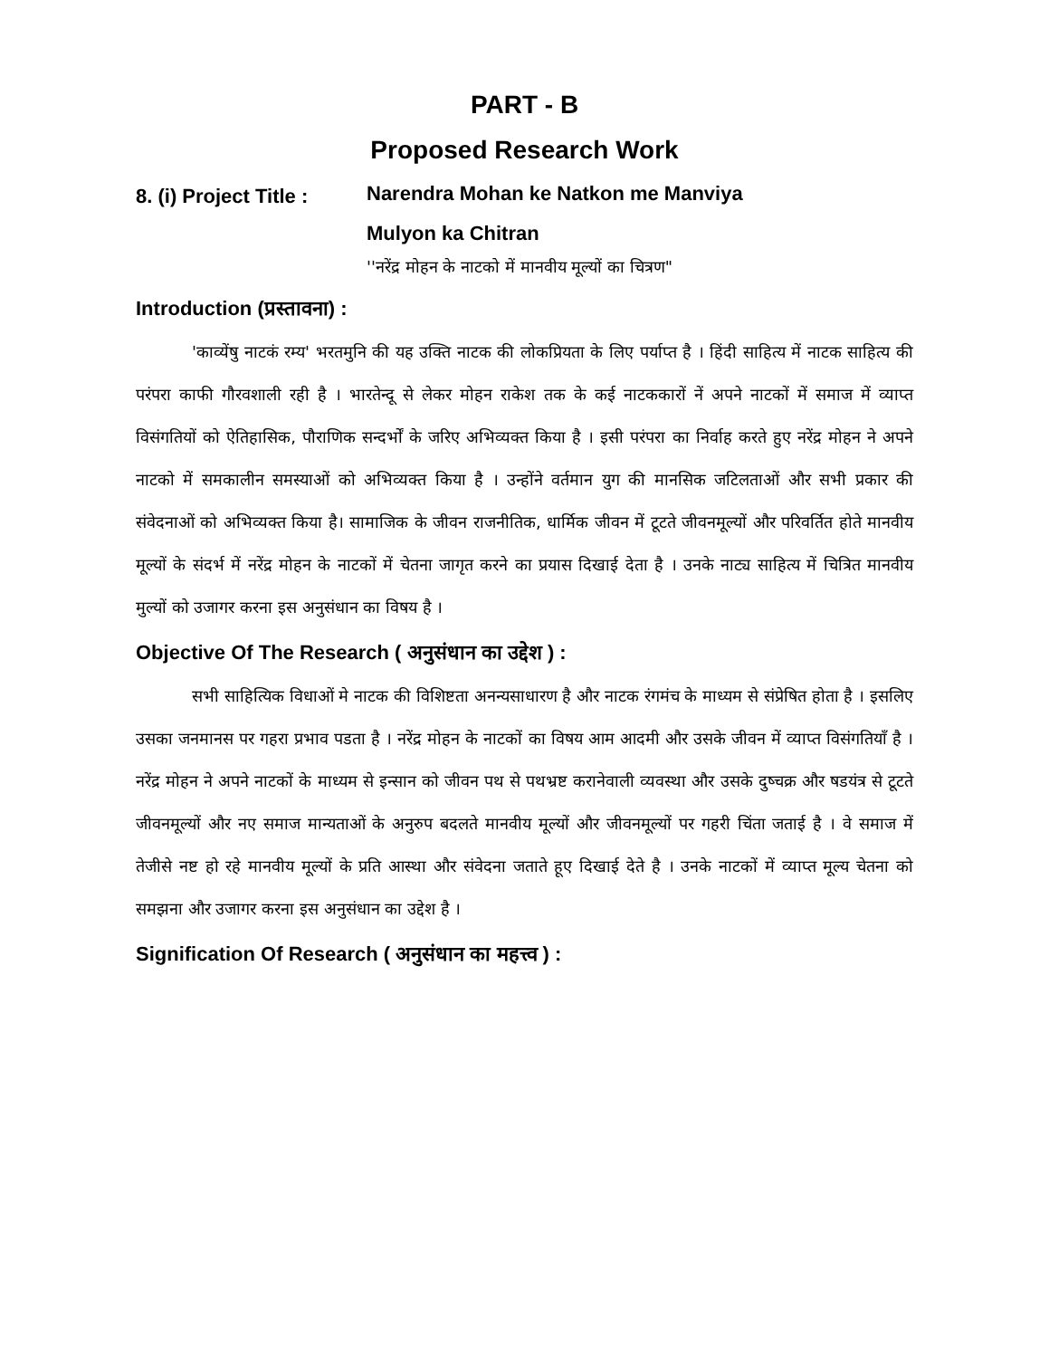PART - B
Proposed Research Work
8. (i) Project Title :
Narendra Mohan ke Natkon me Manviya
Mulyon ka Chitran
''नरेंद्र मोहन के नाटको में मानवीय मूल्यों का चित्रण"
Introduction (प्रस्तावना) :
'काव्येंषु नाटकं रम्य' भरतमुनि की यह उक्ति नाटक की लोकप्रियता के लिए पर्याप्त है । हिंदी साहित्य में नाटक साहित्य की परंपरा काफी गौरवशाली रही है । भारतेन्दू से लेकर मोहन राकेश तक के कई नाटककारों नें अपने नाटकों में समाज में व्याप्त विसंगतियों को ऐतिहासिक, पौराणिक सन्दर्भों के जरिए अभिव्यक्त किया है । इसी परंपरा का निर्वाह करते हुए नरेंद्र मोहन ने अपने नाटको में समकालीन समस्याओं को अभिव्यक्त किया है । उन्होंने वर्तमान युग की मानसिक जटिलताओं और सभी प्रकार की संवेदनाओं को अभिव्यक्त किया है। सामाजिक के जीवन राजनीतिक, धार्मिक जीवन में टूटते जीवनमूल्यों और परिवर्तित होते मानवीय मूल्यों के संदर्भ में नरेंद्र मोहन के नाटकों में चेतना जागृत करने का प्रयास दिखाई देता है । उनके नाट्य साहित्य में चित्रित मानवीय मुल्यों को उजागर करना इस अनुसंधान का विषय है ।
Objective Of The Research ( अनुसंधान का उद्देश ) :
सभी साहित्यिक विधाओं मे नाटक की विशिष्टता अनन्यसाधारण है और नाटक रंगमंच के माध्यम से संप्रेषित होता है । इसलिए उसका जनमानस पर गहरा प्रभाव पडता है । नरेंद्र मोहन के नाटकों का विषय आम आदमी और उसके जीवन में व्याप्त विसंगतियाँ है । नरेंद्र मोहन ने अपने नाटकों के माध्यम से इन्सान को जीवन पथ से पथभ्रष्ट करानेवाली व्यवस्था और उसके दुष्चक्र और षडयंत्र से टूटते जीवनमूल्यों और नए समाज मान्यताओं के अनुरुप बदलते मानवीय मूल्यों और जीवनमूल्यों पर गहरी चिंता जताई है । वे समाज में तेजीसे नष्ट हो रहे मानवीय मूल्यों के प्रति आस्था और संवेदना जताते हूए दिखाई देते है । उनके नाटकों में व्याप्त मूल्य चेतना को समझना और उजागर करना इस अनुसंधान का उद्देश है ।
Signification Of Research ( अनुसंधान का महत्त्व ) :